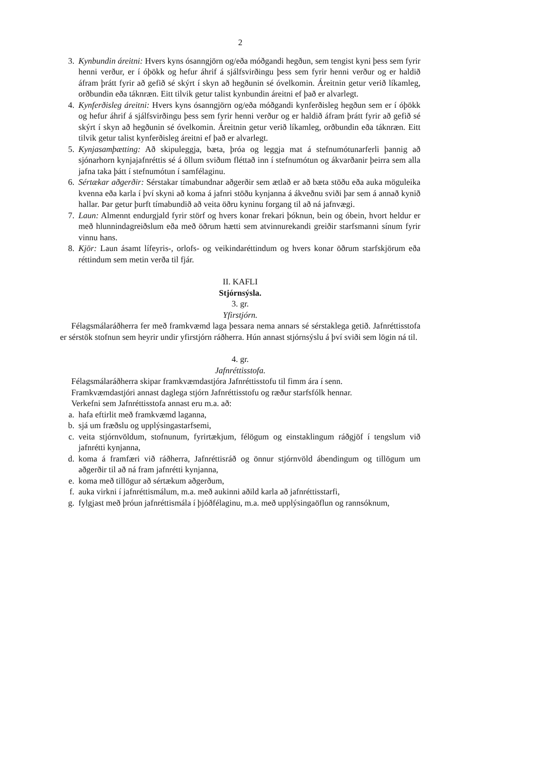2
3. Kynbundin áreitni: Hvers kyns ósanngjörn og/eða móðgandi hegðun, sem tengist kyni þess sem fyrir henni verður, er í óþökk og hefur áhrif á sjálfsvirðingu þess sem fyrir henni verður og er haldið áfram þrátt fyrir að gefið sé skýrt í skyn að hegðunin sé óvelkomin. Áreitnin getur verið líkamleg, orðbundin eða táknræn. Eitt tilvik getur talist kynbundin áreitni ef það er alvarlegt.
4. Kynferðisleg áreitni: Hvers kyns ósanngjörn og/eða móðgandi kynferðisleg hegðun sem er í óþökk og hefur áhrif á sjálfsvirðingu þess sem fyrir henni verður og er haldið áfram þrátt fyrir að gefið sé skýrt í skyn að hegðunin sé óvelkomin. Áreitnin getur verið líkamleg, orðbundin eða táknræn. Eitt tilvik getur talist kynferðisleg áreitni ef það er alvarlegt.
5. Kynjasamþætting: Að skipuleggja, bæta, þróa og leggja mat á stefnumótunarferli þannig að sjónarhorn kynjajafnréttis sé á öllum sviðum fléttað inn í stefnumótun og ákvarðanir þeirra sem alla jafna taka þátt í stefnumótun í samfélaginu.
6. Sértækar aðgerðir: Sérstakar tímabundnar aðgerðir sem ætlað er að bæta stöðu eða auka möguleika kvenna eða karla í því skyni að koma á jafnri stöðu kynjanna á ákveðnu sviði þar sem á annað kynið hallar. Þar getur þurft tímabundið að veita öðru kyninu forgang til að ná jafnvægi.
7. Laun: Almennt endurgjald fyrir störf og hvers konar frekari þóknun, bein og óbein, hvort heldur er með hlunnindagreiðslum eða með öðrum hætti sem atvinnurekandi greiðir starfsmanni sínum fyrir vinnu hans.
8. Kjör: Laun ásamt lífeyris-, orlofs- og veikindaréttindum og hvers konar öðrum starfskjörum eða réttindum sem metin verða til fjár.
II. KAFLI
Stjórnsýsla.
3. gr.
Yfirstjórn.
Félagsmálaráðherra fer með framkvæmd laga þessara nema annars sé sérstaklega getið. Jafnréttisstofa er sérstök stofnun sem heyrir undir yfirstjórn ráðherra. Hún annast stjórnsýslu á því sviði sem lögin ná til.
4. gr.
Jafnréttisstofa.
Félagsmálaráðherra skipar framkvæmdastjóra Jafnréttisstofu til fimm ára í senn.
Framkvæmdastjóri annast daglega stjórn Jafnréttisstofu og ræður starfsfólk hennar.
Verkefni sem Jafnréttisstofa annast eru m.a. að:
a. hafa eftirlit með framkvæmd laganna,
b. sjá um fræðslu og upplýsingastarfsemi,
c. veita stjórnvöldum, stofnunum, fyrirtækjum, félögum og einstaklingum ráðgjöf í tengslum við jafnrétti kynjanna,
d. koma á framfæri við ráðherra, Jafnréttisráð og önnur stjórnvöld ábendingum og tillögum um aðgerðir til að ná fram jafnrétti kynjanna,
e. koma með tillögur að sértækum aðgerðum,
f. auka virkni í jafnréttismálum, m.a. með aukinni aðild karla að jafnréttisstarfi,
g. fylgjast með þróun jafnréttismála í þjóðfélaginu, m.a. með upplýsingaöflun og rannsóknum,